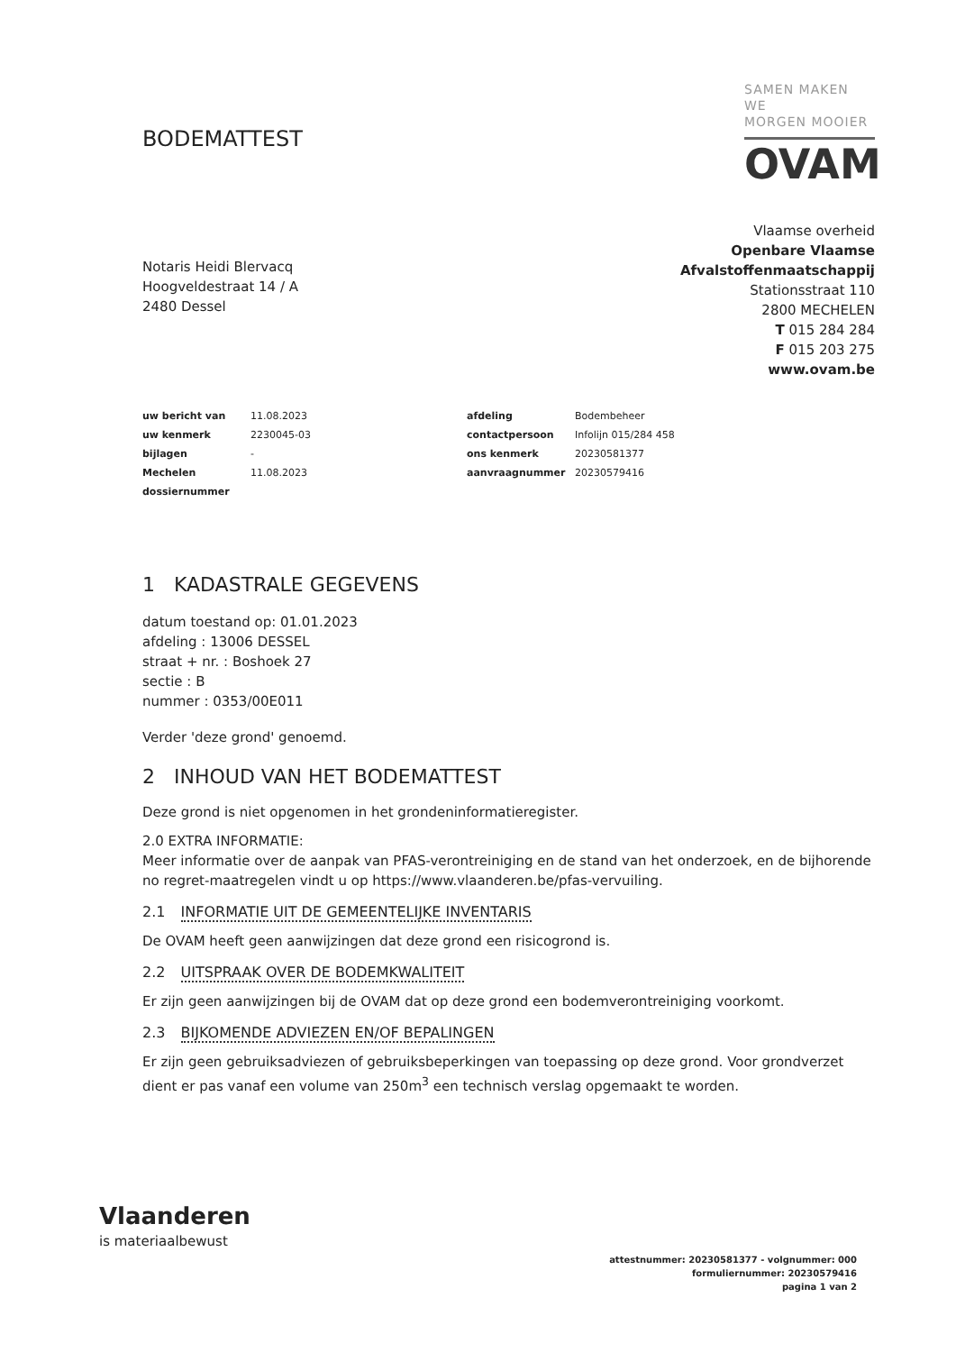BODEMATTEST
SAMEN MAKEN WE
MORGEN MOOIER
OVAM
Notaris Heidi Blervacq
Hoogveldestraat 14 / A
2480 Dessel
Vlaamse overheid
Openbare Vlaamse
Afvalstoffenmaatschappij
Stationsstraat 110
2800 MECHELEN
T 015 284 284
F 015 203 275
www.ovam.be
| uw bericht van | 11.08.2023 | afdeling | Bodembeheer |
| uw kenmerk | 2230045-03 | contactpersoon | Infolijn 015/284 458 |
| bijlagen | - | ons kenmerk | 20230581377 |
| Mechelen | 11.08.2023 | aanvraagnummer | 20230579416 |
| dossiernummer | | | |
1 KADASTRALE GEGEVENS
datum toestand op: 01.01.2023
afdeling : 13006 DESSEL
straat + nr. : Boshoek 27
sectie : B
nummer : 0353/00E011
Verder 'deze grond' genoemd.
2 INHOUD VAN HET BODEMATTEST
Deze grond is niet opgenomen in het grondeninformatieregister.
2.0 EXTRA INFORMATIE:
Meer informatie over de aanpak van PFAS-verontreiniging en de stand van het onderzoek, en de bijhorende no regret-maatregelen vindt u op https://www.vlaanderen.be/pfas-vervuiling.
2.1 INFORMATIE UIT DE GEMEENTELIJKE INVENTARIS
De OVAM heeft geen aanwijzingen dat deze grond een risicogrond is.
2.2 UITSPRAAK OVER DE BODEMKWALITEIT
Er zijn geen aanwijzingen bij de OVAM dat op deze grond een bodemverontreiniging voorkomt.
2.3 BIJKOMENDE ADVIEZEN EN/OF BEPALINGEN
Er zijn geen gebruiksadviezen of gebruiksbeperkingen van toepassing op deze grond. Voor grondverzet dient er pas vanaf een volume van 250m<sup>3</sup> een technisch verslag opgemaakt te worden.
Vlaanderen
is materiaalbewust
attestnummer: 20230581377 - volgnummer: 000
formuliernummer: 20230579416
pagina 1 van 2